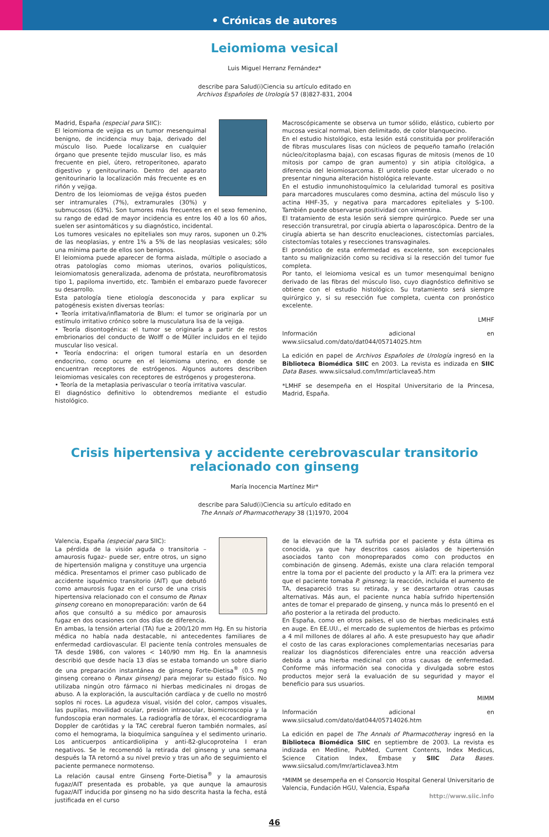• Crónicas de autores
Leiomioma vesical
Luis Miguel Herranz Fernández*
describe para Salud(i)Ciencia su artículo editado en
Archivos Españoles de Urología 57 (8)827-831, 2004
Madrid, España (especial para SIIC):
El leiomioma de vejiga es un tumor mesenquimal benigno, de incidencia muy baja, derivado del músculo liso. Puede localizarse en cualquier órgano que presente tejido muscular liso, es más frecuente en piel, útero, retroperitoneo, aparato digestivo y genitourinario. Dentro del aparato genitourinario la localización más frecuente es en riñón y vejiga.
Dentro de los leiomiomas de vejiga éstos pueden ser intramurales (7%), extramurales (30%) y submucosos (63%). Son tumores más frecuentes en el sexo femenino, su rango de edad de mayor incidencia es entre los 40 a los 60 años, suelen ser asintomáticos y su diagnóstico, incidental.
Los tumores vesicales no epiteliales son muy raros, suponen un 0.2% de las neoplasias, y entre 1% a 5% de las neoplasias vesicales; sólo una mínima parte de ellos son benignos.
El leiomioma puede aparecer de forma aislada, múltiple o asociado a otras patologías como miomas uterinos, ovarios poliquísticos, leiomiomatosis generalizada, adenoma de próstata, neurofibromatosis tipo 1, papiloma invertido, etc. También el embarazo puede favorecer su desarrollo.
Esta patología tiene etiología desconocida y para explicar su patogénesis existen diversas teorías:
• Teoría irritativa/inflamatoria de Blum: el tumor se originaría por un estímulo irritativo crónico sobre la musculatura lisa de la vejiga.
• Teoría disontogénica: el tumor se originaría a partir de restos embrionarios del conducto de Wolff o de Müller incluidos en el tejido muscular liso vesical.
• Teoría endocrina: el origen tumoral estaría en un desorden endocrino, como ocurre en el leiomioma uterino, en donde se encuentran receptores de estrógenos. Algunos autores describen leiomiomas vesicales con receptores de estrógenos y progesterona.
• Teoría de la metaplasia perivascular o teoría irritativa vascular.
El diagnóstico definitivo lo obtendremos mediante el estudio histológico.
Macroscópicamente se observa un tumor sólido, elástico, cubierto por mucosa vesical normal, bien delimitado, de color blanquecino.
En el estudio histológico, esta lesión está constituida por proliferación de fibras musculares lisas con núcleos de pequeño tamaño (relación núcleo/citoplasma baja), con escasas figuras de mitosis (menos de 10 mitosis por campo de gran aumento) y sin atipia citológica, a diferencia del leiomiosarcoma. El urotelio puede estar ulcerado o no presentar ninguna alteración histológica relevante.
En el estudio inmunohistoquímico la celularidad tumoral es positiva para marcadores musculares como desmina, actina del músculo liso y actina HHF-35, y negativa para marcadores epiteliales y S-100. También puede observarse positividad con vimentina.
El tratamiento de esta lesión será siempre quirúrgico. Puede ser una resección transuretral, por cirugía abierta o laparoscópica. Dentro de la cirugía abierta se han descrito enucleaciones, cistectomías parciales, cistectomías totales y resecciones transvaginales.
El pronóstico de esta enfermedad es excelente, son excepcionales tanto su malignización como su recidiva si la resección del tumor fue completa.
Por tanto, el leiomioma vesical es un tumor mesenquimal benigno derivado de las fibras del músculo liso, cuyo diagnóstico definitivo se obtiene con el estudio histológico. Su tratamiento será siempre quirúrgico y, si su resección fue completa, cuenta con pronóstico excelente.
LMHF
Información adicional en www.siicsalud.com/dato/dat044/05714025.htm
La edición en papel de Archivos Españoles de Urología ingresó en la Biblioteca Biomédica SIIC en 2003. La revista es indizada en SIIC Data Bases. www.siicsalud.com/lmr/articlavea5.htm
*LMHF se desempeña en el Hospital Universitario de la Princesa, Madrid, España.
Crisis hipertensiva y accidente cerebrovascular transitorio
relacionado con ginseng
María Inocencia Martínez Mir*
describe para Salud(i)Ciencia su artículo editado en
The Annals of Pharmacotherapy 38 (1)1970, 2004
Valencia, España (especial para SIIC):
La pérdida de la visión aguda o transitoria –amaurosis fugaz– puede ser, entre otros, un signo de hipertensión maligna y constituye una urgencia médica. Presentamos el primer caso publicado de accidente isquémico transitorio (AIT) que debutó como amaurosis fugaz en el curso de una crisis hipertensiva relacionado con el consumo de Panax ginseng coreano en monopreparación: varón de 64 años que consultó a su médico por amaurosis fugaz en dos ocasiones con dos días de diferencia. En ambas, la tensión arterial (TA) fue ≥ 200/120 mm Hg. En su historia médica no había nada destacable, ni antecedentes familiares de enfermedad cardiovascular. El paciente tenía controles mensuales de TA desde 1986, con valores < 140/90 mm Hg. En la anamnesis describió que desde hacía 13 días se estaba tomando un sobre diario de una preparación instantánea de ginseng Forte-Dietisa<sup>®</sup> (0.5 mg ginseng coreano o Panax ginseng) para mejorar su estado físico. No utilizaba ningún otro fármaco ni hierbas medicinales ni drogas de abuso. A la exploración, la auscultación cardíaca y de cuello no mostró soplos ni roces. La agudeza visual, visión del color, campos visuales, las pupilas, movilidad ocular, presión intraocular, biomicroscopia y la fundoscopia eran normales. La radiografía de tórax, el ecocardiograma Doppler de carótidas y la TAC cerebral fueron también normales, así como el hemograma, la bioquímica sanguínea y el sedimento urinario. Los anticuerpos anticardiolipina y anti-ß2-glucoproteína I eran negativos. Se le recomendó la retirada del ginseng y una semana después la TA retornó a su nivel previo y tras un año de seguimiento el paciente permanece normotenso.
La relación causal entre Ginseng Forte-Dietisa<sup>®</sup> y la amaurosis fugaz/AIT presentada es probable, ya que aunque la amaurosis fugaz/AIT inducida por ginseng no ha sido descrita hasta la fecha, está justificada en el curso
de la elevación de la TA sufrida por el paciente y ésta última es conocida, ya que hay descritos casos aislados de hipertensión asociados tanto con monopreparados como con productos en combinación de ginseng. Además, existe una clara relación temporal entre la toma por el paciente del producto y la AIT: era la primera vez que el paciente tomaba P. ginsneg; la reacción, incluida el aumento de TA, desapareció tras su retirada, y se descartaron otras causas alternativas. Más aun, el paciente nunca había sufrido hipertensión antes de tomar el preparado de ginseng, y nunca más lo presentó en el año posterior a la retirada del producto.
En España, como en otros países, el uso de hierbas medicinales está en auge. En EE.UU., el mercado de suplementos de hierbas es próximo a 4 mil millones de dólares al año. A este presupuesto hay que añadir el costo de las caras exploraciones complementarias necesarias para realizar los diagnósticos diferenciales entre una reacción adversa debida a una hierba medicinal con otras causas de enfermedad. Conforme más información sea conocida y divulgada sobre estos productos mejor será la evaluación de su seguridad y mayor el beneficio para sus usuarios.
MIMM
Información adicional en www.siicsalud.com/dato/dat044/05714026.htm
La edición en papel de The Annals of Pharmacotheray ingresó en la Biblioteca Biomédica SIIC en septiembre de 2003. La revista es indizada en Medline, PubMed, Current Contents, Index Medicus, Science Citation Index, Embase y SIIC Data Bases. www.siicsalud.com/lmr/articlavea3.htm
*MIMM se desempeña en el Consorcio Hospital General Universitario de Valencia, Fundación HGU, Valencia, España
http://www.siic.info
46